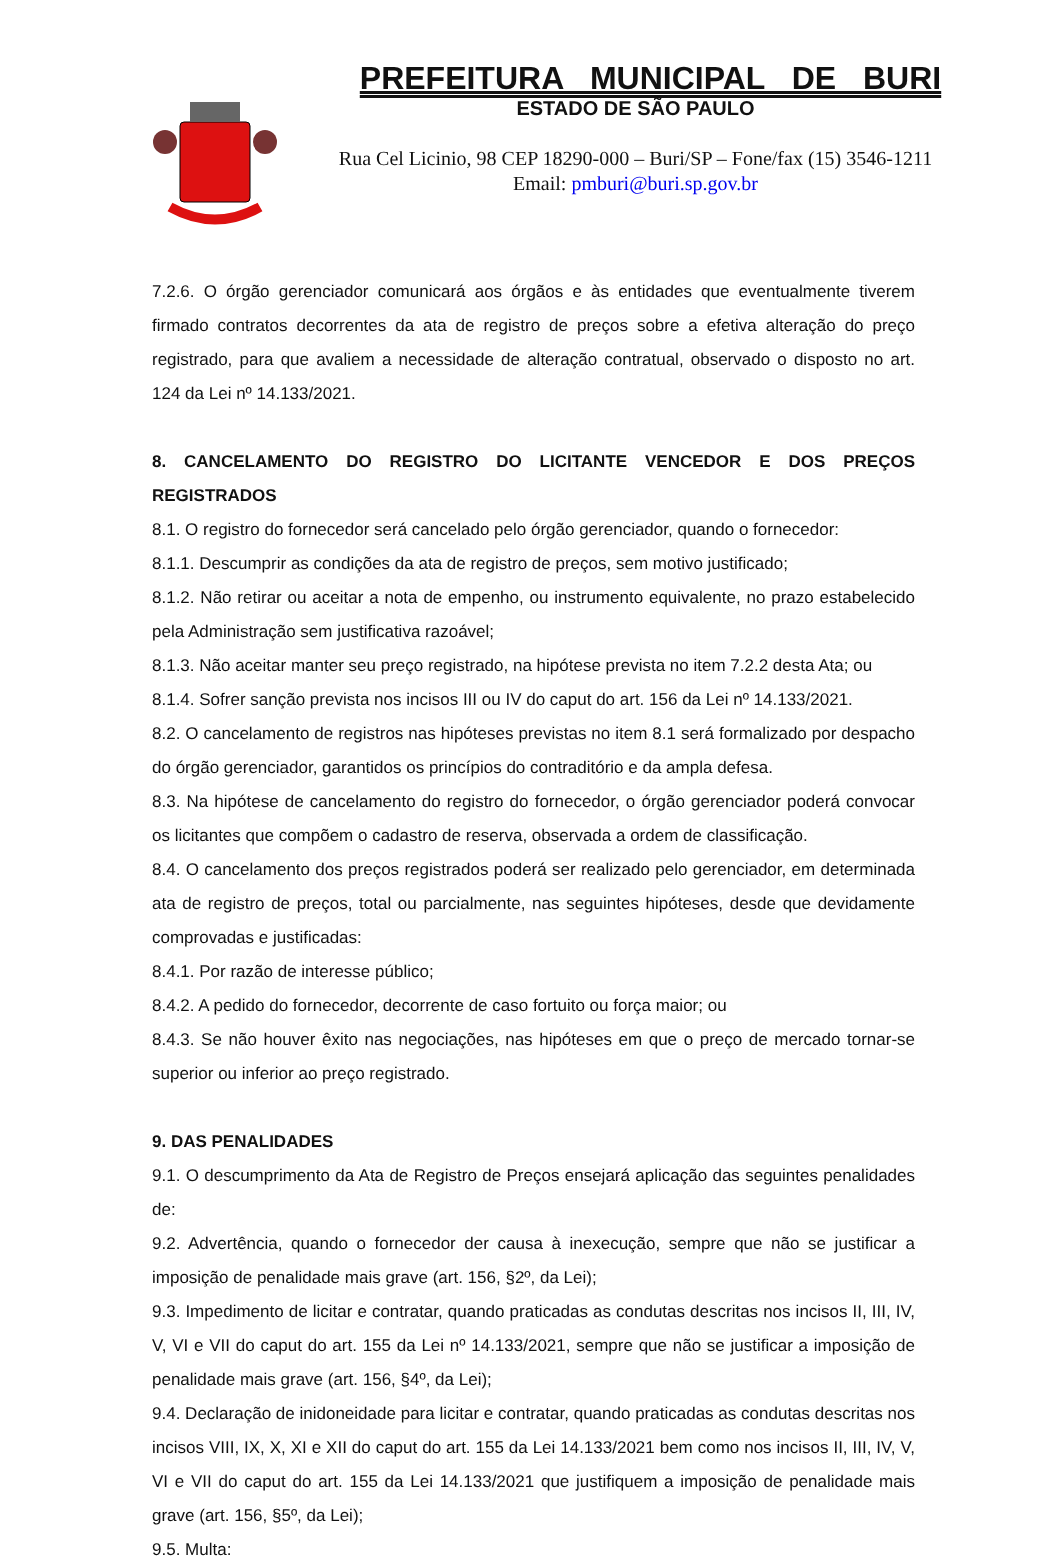PREFEITURA MUNICIPAL DE BURI
ESTADO DE SÃO PAULO
Rua Cel Licinio, 98 CEP 18290-000 – Buri/SP – Fone/fax (15) 3546-1211
Email: pmburi@buri.sp.gov.br
7.2.6. O órgão gerenciador comunicará aos órgãos e às entidades que eventualmente tiverem firmado contratos decorrentes da ata de registro de preços sobre a efetiva alteração do preço registrado, para que avaliem a necessidade de alteração contratual, observado o disposto no art. 124 da Lei nº 14.133/2021.
8. CANCELAMENTO DO REGISTRO DO LICITANTE VENCEDOR E DOS PREÇOS REGISTRADOS
8.1. O registro do fornecedor será cancelado pelo órgão gerenciador, quando o fornecedor:
8.1.1. Descumprir as condições da ata de registro de preços, sem motivo justificado;
8.1.2. Não retirar ou aceitar a nota de empenho, ou instrumento equivalente, no prazo estabelecido pela Administração sem justificativa razoável;
8.1.3. Não aceitar manter seu preço registrado, na hipótese prevista no item 7.2.2 desta Ata; ou
8.1.4. Sofrer sanção prevista nos incisos III ou IV do caput do art. 156 da Lei nº 14.133/2021.
8.2. O cancelamento de registros nas hipóteses previstas no item 8.1 será formalizado por despacho do órgão gerenciador, garantidos os princípios do contraditório e da ampla defesa.
8.3. Na hipótese de cancelamento do registro do fornecedor, o órgão gerenciador poderá convocar os licitantes que compõem o cadastro de reserva, observada a ordem de classificação.
8.4. O cancelamento dos preços registrados poderá ser realizado pelo gerenciador, em determinada ata de registro de preços, total ou parcialmente, nas seguintes hipóteses, desde que devidamente comprovadas e justificadas:
8.4.1. Por razão de interesse público;
8.4.2. A pedido do fornecedor, decorrente de caso fortuito ou força maior; ou
8.4.3. Se não houver êxito nas negociações, nas hipóteses em que o preço de mercado tornar-se superior ou inferior ao preço registrado.
9. DAS PENALIDADES
9.1. O descumprimento da Ata de Registro de Preços ensejará aplicação das seguintes penalidades de:
9.2. Advertência, quando o fornecedor der causa à inexecução, sempre que não se justificar a imposição de penalidade mais grave (art. 156, §2º, da Lei);
9.3. Impedimento de licitar e contratar, quando praticadas as condutas descritas nos incisos II, III, IV, V, VI e VII do caput do art. 155 da Lei nº 14.133/2021, sempre que não se justificar a imposição de penalidade mais grave (art. 156, §4º, da Lei);
9.4. Declaração de inidoneidade para licitar e contratar, quando praticadas as condutas descritas nos incisos VIII, IX, X, XI e XII do caput do art. 155 da Lei 14.133/2021 bem como nos incisos II, III, IV, V, VI e VII do caput do art. 155 da Lei 14.133/2021 que justifiquem a imposição de penalidade mais grave (art. 156, §5º, da Lei);
9.5. Multa: